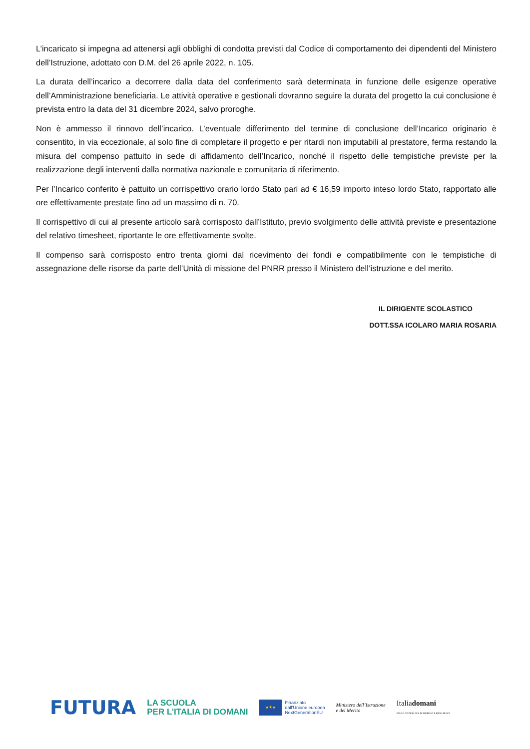L’incaricato si impegna ad attenersi agli obblighi di condotta previsti dal Codice di comportamento dei dipendenti del Ministero dell’Istruzione, adottato con D.M. del 26 aprile 2022, n. 105.
La durata dell’incarico a decorrere dalla data del conferimento sarà determinata in funzione delle esigenze operative dell’Amministrazione beneficiaria. Le attività operative e gestionali dovranno seguire la durata del progetto la cui conclusione è prevista entro la data del 31 dicembre 2024, salvo proroghe.
Non è ammesso il rinnovo dell’incarico. L’eventuale differimento del termine di conclusione dell’Incarico originario è consentito, in via eccezionale, al solo fine di completare il progetto e per ritardi non imputabili al prestatore, ferma restando la misura del compenso pattuito in sede di affidamento dell’Incarico, nonché il rispetto delle tempistiche previste per la realizzazione degli interventi dalla normativa nazionale e comunitaria di riferimento.
Per l’Incarico conferito è pattuito un corrispettivo orario lordo Stato pari ad € 16,59 importo inteso lordo Stato, rapportato alle ore effettivamente prestate fino ad un massimo di n. 70.
Il corrispettivo di cui al presente articolo sarà corrisposto dall’Istituto, previo svolgimento delle attività previste e presentazione del relativo timesheet, riportante le ore effettivamente svolte.
Il compenso sarà corrisposto entro trenta giorni dal ricevimento dei fondi e compatibilmente con le tempistiche di assegnazione delle risorse da parte dell’Unità di missione del PNRR presso il Ministero dell’istruzione e del merito.
IL DIRIGENTE SCOLASTICO
DOTT.SSA ICOLARO MARIA ROSARIA
FUTURA
LA SCUOLA
PER L’ITALIA DI DOMANI
★★★
Finanziato
dall’Unione europea
NextGenerationEU
Ministero dell’Istruzione
e del Merito
Italiadomani
PIANO NAZIONALE DI RIPRESA E RESILIENZA